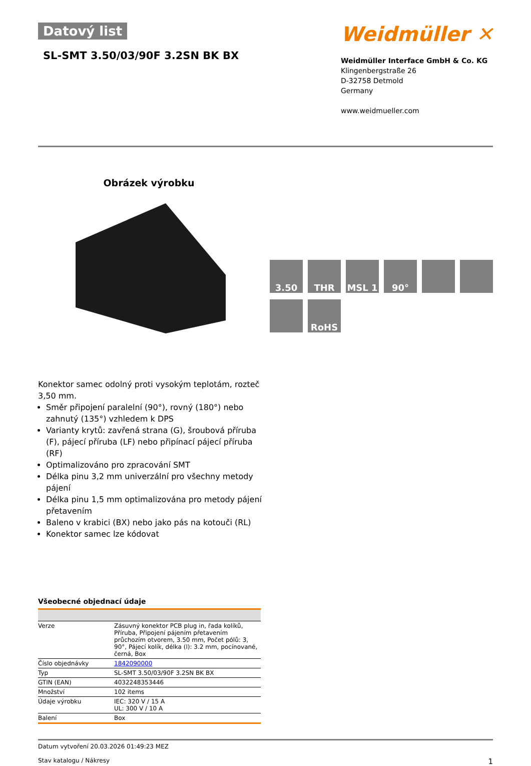Datový list
SL-SMT 3.50/03/90F 3.2SN BK BX
Weidmüller ✕
Weidmüller Interface GmbH & Co. KG
Klingenbergstraße 26
D-32758 Detmold
Germany
www.weidmueller.com
Obrázek výrobku
3.50
THR
MSL 1
90°
RoHS
Konektor samec odolný proti vysokým teplotám, rozteč 3,50 mm.
Směr připojení paralelní (90°), rovný (180°) nebo zahnutý (135°) vzhledem k DPS
Varianty krytů: zavřená strana (G), šroubová příruba (F), pájecí příruba (LF) nebo připínací pájecí příruba (RF)
Optimalizováno pro zpracování SMT
Délka pinu 3,2 mm univerzální pro všechny metody pájení
Délka pinu 1,5 mm optimalizována pro metody pájení přetavením
Baleno v krabici (BX) nebo jako pás na kotouči (RL)
Konektor samec lze kódovat
Všeobecné objednací údaje
| Verze | Zásuvný konektor PCB plug in, řada kolíků, Příruba, Připojení pájením přetavením průchozím otvorem, 3.50 mm, Počet pólů: 3, 90°, Pájecí kolík, délka (l): 3.2 mm, pocínované, černá, Box |
| Číslo objednávky | 1842090000 |
| Typ | SL-SMT 3.50/03/90F 3.2SN BK BX |
| GTIN (EAN) | 4032248353446 |
| Množství | 102 items |
| Údaje výrobku | IEC: 320 V / 15 A UL: 300 V / 10 A |
| Balení | Box |
Datum vytvoření 20.03.2026 01:49:23 MEZ
Stav katalogu / Nákresy 1